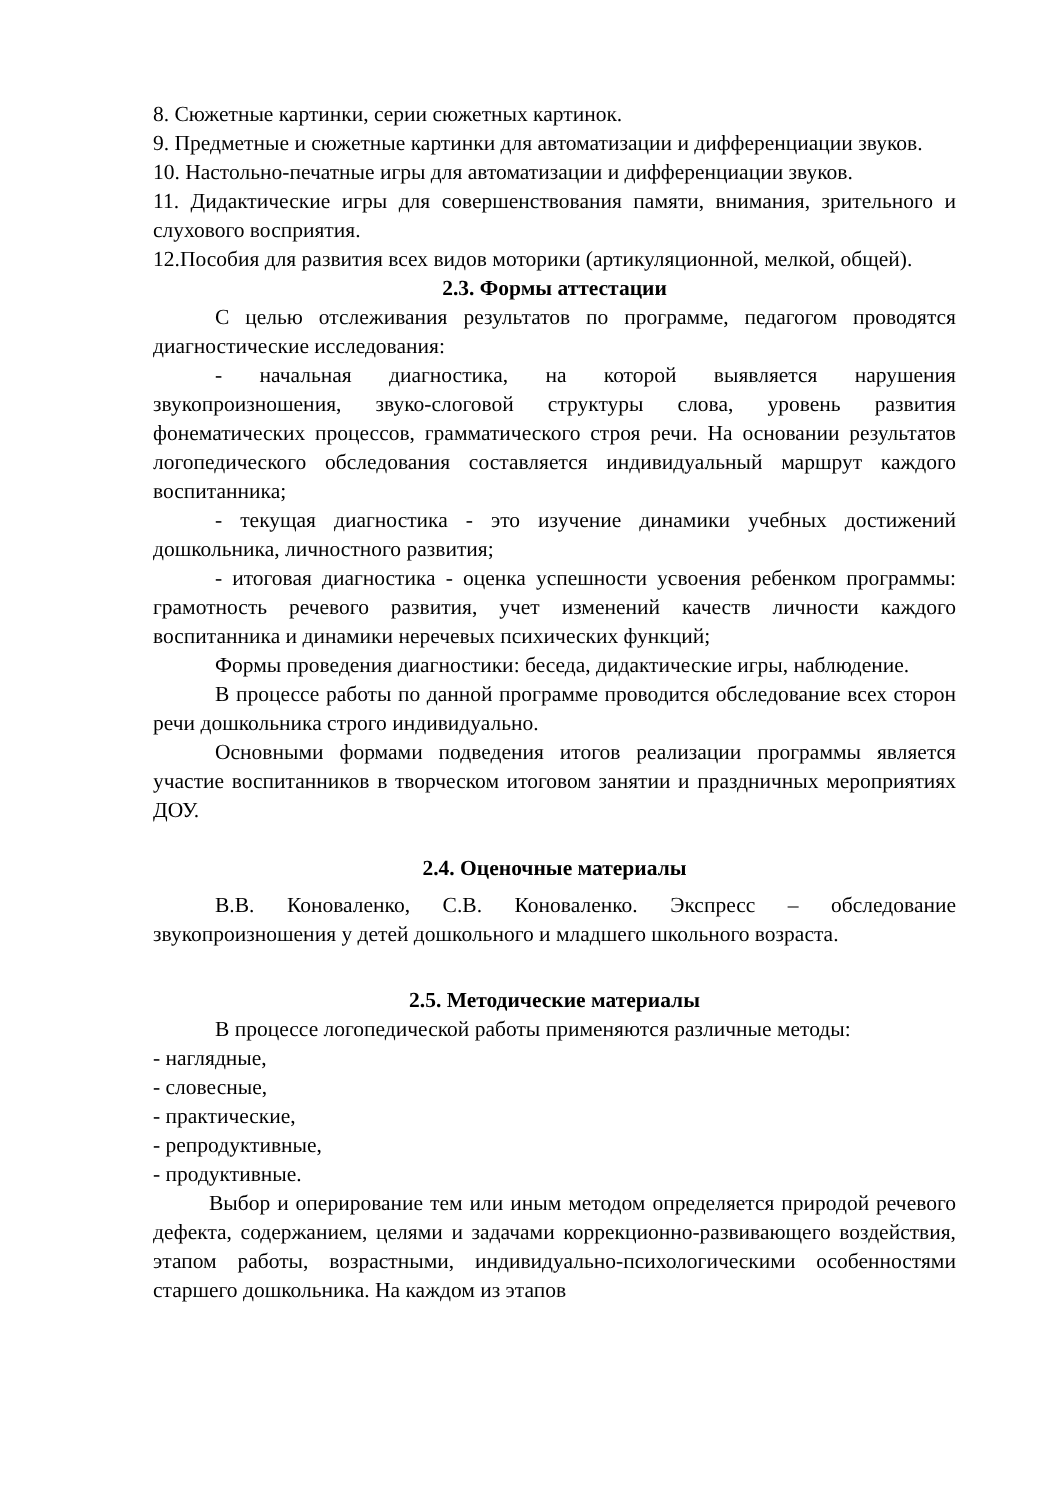8. Сюжетные картинки, серии сюжетных картинок.
9. Предметные и сюжетные картинки для автоматизации и дифференциации звуков.
10. Настольно-печатные игры для автоматизации и дифференциации звуков.
11. Дидактические игры для совершенствования памяти, внимания, зрительного и слухового восприятия.
12.Пособия для развития всех видов моторики (артикуляционной, мелкой, общей).
2.3. Формы аттестации
С целью отслеживания результатов по программе, педагогом проводятся диагностические исследования:
- начальная диагностика, на которой выявляется нарушения звукопроизношения, звуко-слоговой структуры слова, уровень развития фонематических процессов, грамматического строя речи. На основании результатов логопедического обследования составляется индивидуальный маршрут каждого воспитанника;
- текущая диагностика - это изучение динамики учебных достижений дошкольника, личностного развития;
- итоговая диагностика - оценка успешности усвоения ребенком программы: грамотность речевого развития, учет изменений качеств личности каждого воспитанника и динамики неречевых психических функций;
Формы проведения диагностики: беседа, дидактические игры, наблюдение.
В процессе работы по данной программе проводится обследование всех сторон речи дошкольника строго индивидуально.
Основными формами подведения итогов реализации программы является участие воспитанников в творческом итоговом занятии и праздничных мероприятиях ДОУ.
2.4. Оценочные материалы
В.В. Коноваленко, С.В. Коноваленко. Экспресс – обследование звукопроизношения у детей дошкольного и младшего школьного возраста.
2.5. Методические материалы
В процессе логопедической работы применяются различные методы:
- наглядные,
- словесные,
- практические,
- репродуктивные,
- продуктивные.
Выбор и оперирование тем или иным методом определяется природой речевого дефекта, содержанием, целями и задачами коррекционно-развивающего воздействия, этапом работы, возрастными, индивидуально-психологическими особенностями старшего дошкольника. На каждом из этапов